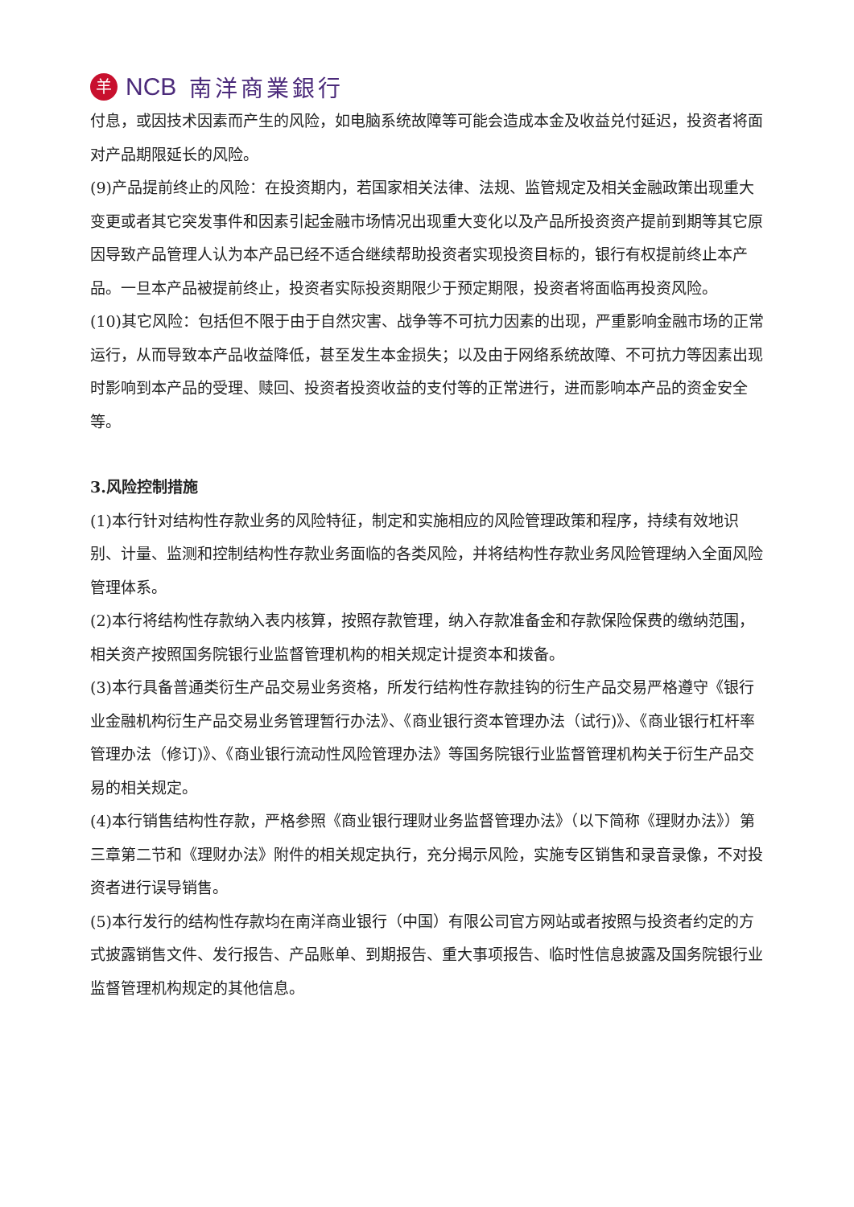羊 NCB 南洋商業銀行
付息，或因技术因素而产生的风险，如电脑系统故障等可能会造成本金及收益兑付延迟，投资者将面对产品期限延长的风险。
(9)产品提前终止的风险：在投资期内，若国家相关法律、法规、监管规定及相关金融政策出现重大变更或者其它突发事件和因素引起金融市场情况出现重大变化以及产品所投资资产提前到期等其它原因导致产品管理人认为本产品已经不适合继续帮助投资者实现投资目标的，银行有权提前终止本产品。一旦本产品被提前终止，投资者实际投资期限少于预定期限，投资者将面临再投资风险。
(10)其它风险：包括但不限于由于自然灾害、战争等不可抗力因素的出现，严重影响金融市场的正常运行，从而导致本产品收益降低，甚至发生本金损失；以及由于网络系统故障、不可抗力等因素出现时影响到本产品的受理、赎回、投资者投资收益的支付等的正常进行，进而影响本产品的资金安全等。
3.风险控制措施
(1)本行针对结构性存款业务的风险特征，制定和实施相应的风险管理政策和程序，持续有效地识别、计量、监测和控制结构性存款业务面临的各类风险，并将结构性存款业务风险管理纳入全面风险管理体系。
(2)本行将结构性存款纳入表内核算，按照存款管理，纳入存款准备金和存款保险保费的缴纳范围，相关资产按照国务院银行业监督管理机构的相关规定计提资本和拨备。
(3)本行具备普通类衍生产品交易业务资格，所发行结构性存款挂钩的衍生产品交易严格遵守《银行业金融机构衍生产品交易业务管理暂行办法》、《商业银行资本管理办法（试行)》、《商业银行杠杆率管理办法（修订)》、《商业银行流动性风险管理办法》等国务院银行业监督管理机构关于衍生产品交易的相关规定。
(4)本行销售结构性存款，严格参照《商业银行理财业务监督管理办法》（以下简称《理财办法》）第三章第二节和《理财办法》附件的相关规定执行，充分揭示风险，实施专区销售和录音录像，不对投资者进行误导销售。
(5)本行发行的结构性存款均在南洋商业银行（中国）有限公司官方网站或者按照与投资者约定的方式披露销售文件、发行报告、产品账单、到期报告、重大事项报告、临时性信息披露及国务院银行业监督管理机构规定的其他信息。